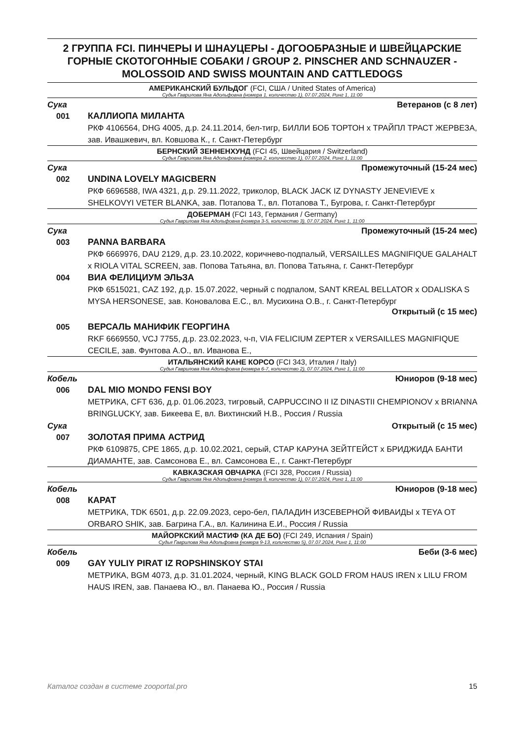2 ГРУППА FCI. ПИНЧЕРЫ И ШНАУЦЕРЫ - ДОГООБРАЗНЫЕ И ШВЕЙЦАРСКИЕ ГОРНЫЕ СКОТОГОННЫЕ СОБАКИ / GROUP 2. PINSCHER AND SCHNAUZER - MOLOSSOID AND SWISS MOUNTAIN AND CATTLEDOGS
АМЕРИКАНСКИЙ БУЛЬДОГ (FCI, США / United States of America)
Судья Гаврилова Яна Адольфовна (номера 1, количество 1), 07.07.2024, Ринг 1, 11:00
Сука Ветеранов (с 8 лет)
001 КАЛЛИОПА МИЛАНТА
РКФ 4106564, DHG 4005, д.р. 24.11.2014, бел-тигр, БИЛЛИ БОБ ТОРТОН x ТРАЙПЛ ТРАСТ ЖЕРВЕЗА, зав. Ивашкевич, вл. Ковшова К., г. Санкт-Петербург
БЕРНСКИЙ ЗЕННЕНХУНД (FCI 45, Швейцария / Switzerland)
Судья Гаврилова Яна Адольфовна (номера 2, количество 1), 07.07.2024, Ринг 1, 11:00
Сука Промежуточный (15-24 мес)
002 UNDINA LOVELY MAGICBERN
РКФ 6696588, IWA 4321, д.р. 29.11.2022, триколор, BLACK JACK IZ DYNASTY JENEVIEVE x SHELKOVYI VETER BLANKA, зав. Потапова Т., вл. Потапова Т., Бугрова, г. Санкт-Петербург
ДОБЕРМАН (FCI 143, Германия / Germany)
Судья Гаврилова Яна Адольфовна (номера 3-5, количество 3), 07.07.2024, Ринг 1, 11:00
Сука Промежуточный (15-24 мес)
003 PANNA BARBARA
РКФ 6669976, DAU 2129, д.р. 23.10.2022, коричнево-подпалый, VERSAILLES MAGNIFIQUE GALAHALT x RIOLA VITAL SCREEN, зав. Попова Татьяна, вл. Попова Татьяна, г. Санкт-Петербург
004 ВИА ФЕЛИЦИУМ ЭЛЬЗА
РКФ 6515021, CAZ 192, д.р. 15.07.2022, черный с подпалом, SANT KREAL BELLATOR x ODALISKA S MYSA HERSONESE, зав. Коновалова Е.С., вл. Мусихина О.В., г. Санкт-Петербург
Открытый (с 15 мес)
005 ВЕРСАЛЬ МАНИФИК ГЕОРГИНА
RKF 6669550, VCJ 7755, д.р. 23.02.2023, ч-п, VIA FELICIUM ZEPTER x VERSAILLES MAGNIFIQUE CECILE, зав. Фунтова А.О., вл. Иванова Е.,
ИТАЛЬЯНСКИЙ КАНЕ КОРСО (FCI 343, Италия / Italy)
Судья Гаврилова Яна Адольфовна (номера 6-7, количество 2), 07.07.2024, Ринг 1, 11:00
Кобель Юниоров (9-18 мес)
006 DAL MIO MONDO FENSI BOY
МЕТРИКА, CFT 636, д.р. 01.06.2023, тигровый, CAPPUCCINO II IZ DINASTII CHEMPIONOV x BRIANNA BRINGLUCKY, зав. Бикеева Е, вл. Вихтинский Н.В., Россия / Russia
Сука Открытый (с 15 мес)
007 ЗОЛОТАЯ ПРИМА АСТРИД
РКФ 6109875, CPE 1865, д.р. 10.02.2021, серый, СТАР КАРУНА ЗЕЙТГЕЙСТ x БРИДЖИДА БАНТИ ДИАМАНТЕ, зав. Самсонова Е., вл. Самсонова Е., г. Санкт-Петербург
КАВКАЗСКАЯ ОВЧАРКА (FCI 328, Россия / Russia)
Судья Гаврилова Яна Адольфовна (номера 8, количество 1), 07.07.2024, Ринг 1, 11:00
Кобель Юниоров (9-18 мес)
008 КАРАТ
МЕТРИКА, TDK 6501, д.р. 22.09.2023, серо-бел, ПАЛАДИН ИЗСЕВЕРНОЙ ФИВАИДЫ x TEYA OT ORBARO SHIK, зав. Багрина Г.А., вл. Калинина Е.И., Россия / Russia
МАЙОРКСКИЙ МАСТИФ (КА ДЕ БО) (FCI 249, Испания / Spain)
Судья Гаврилова Яна Адольфовна (номера 9-13, количество 5), 07.07.2024, Ринг 1, 11:00
Кобель Беби (3-6 мес)
009 GAY YULIY PIRAT IZ ROPSHINSKOY STAI
МЕТРИКА, BGM 4073, д.р. 31.01.2024, черный, KING BLACK GOLD FROM HAUS IREN x LILU FROM HAUS IREN, зав. Панаева Ю., вл. Панаева Ю., Россия / Russia
Каталог создан в системе zooportal.pro 15